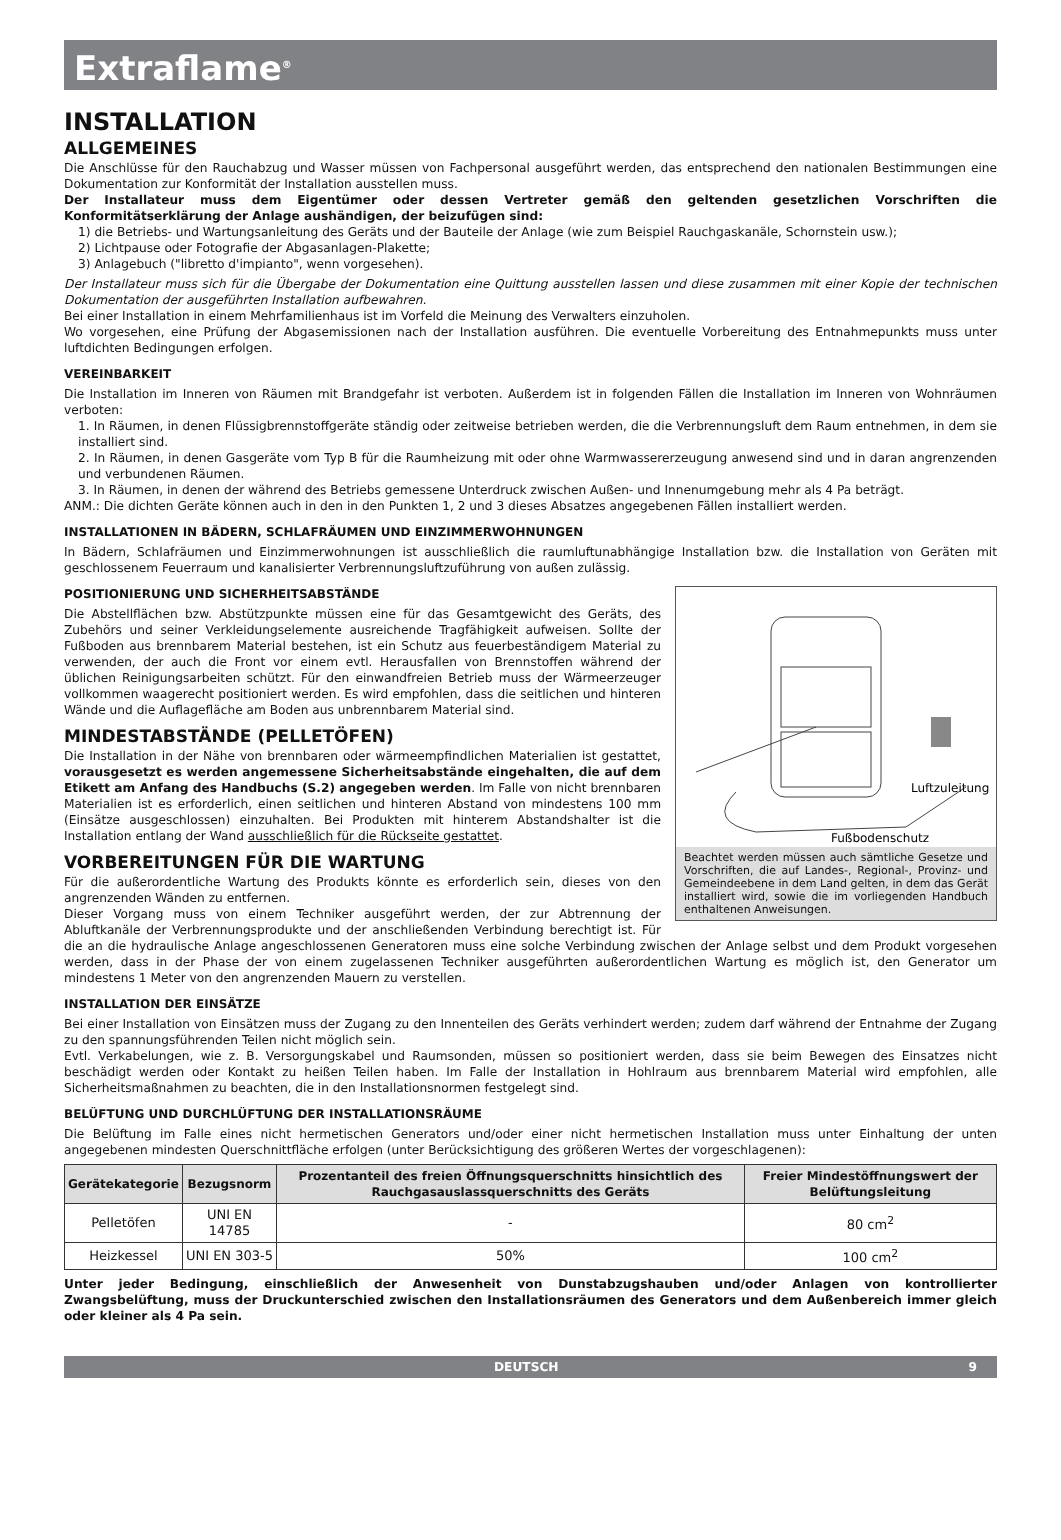Extraflame<sup>®</sup>
INSTALLATION
ALLGEMEINES
Die Anschlüsse für den Rauchabzug und Wasser müssen von Fachpersonal ausgeführt werden, das entsprechend den nationalen Bestimmungen eine Dokumentation zur Konformität der Installation ausstellen muss.
Der Installateur muss dem Eigentümer oder dessen Vertreter gemäß den geltenden gesetzlichen Vorschriften die Konformitätserklärung der Anlage aushändigen, der beizufügen sind:
1) die Betriebs- und Wartungsanleitung des Geräts und der Bauteile der Anlage (wie zum Beispiel Rauchgaskanäle, Schornstein usw.);
2) Lichtpause oder Fotografie der Abgasanlagen-Plakette;
3) Anlagebuch ("libretto d'impianto", wenn vorgesehen).
Der Installateur muss sich für die Übergabe der Dokumentation eine Quittung ausstellen lassen und diese zusammen mit einer Kopie der technischen Dokumentation der ausgeführten Installation aufbewahren.
Bei einer Installation in einem Mehrfamilienhaus ist im Vorfeld die Meinung des Verwalters einzuholen.
Wo vorgesehen, eine Prüfung der Abgasemissionen nach der Installation ausführen. Die eventuelle Vorbereitung des Entnahmepunkts muss unter luftdichten Bedingungen erfolgen.
VEREINBARKEIT
Die Installation im Inneren von Räumen mit Brandgefahr ist verboten. Außerdem ist in folgenden Fällen die Installation im Inneren von Wohnräumen verboten:
1. In Räumen, in denen Flüssigbrennstoffgeräte ständig oder zeitweise betrieben werden, die die Verbrennungsluft dem Raum entnehmen, in dem sie installiert sind.
2. In Räumen, in denen Gasgeräte vom Typ B für die Raumheizung mit oder ohne Warmwassererzeugung anwesend sind und in daran angrenzenden und verbundenen Räumen.
3. In Räumen, in denen der während des Betriebs gemessene Unterdruck zwischen Außen- und Innenumgebung mehr als 4 Pa beträgt.
ANM.: Die dichten Geräte können auch in den in den Punkten 1, 2 und 3 dieses Absatzes angegebenen Fällen installiert werden.
INSTALLATIONEN IN BÄDERN, SCHLAFRÄUMEN UND EINZIMMERWOHNUNGEN
In Bädern, Schlafräumen und Einzimmerwohnungen ist ausschließlich die raumluftunabhängige Installation bzw. die Installation von Geräten mit geschlossenem Feuerraum und kanalisierter Verbrennungsluftzuführung von außen zulässig.
Luftzuleitung
Fußbodenschutz
Beachtet werden müssen auch sämtliche Gesetze und Vorschriften, die auf Landes-, Regional-, Provinz- und Gemeindeebene in dem Land gelten, in dem das Gerät installiert wird, sowie die im vorliegenden Handbuch enthaltenen Anweisungen.
POSITIONIERUNG UND SICHERHEITSABSTÄNDE
Die Abstellflächen bzw. Abstützpunkte müssen eine für das Gesamtgewicht des Geräts, des Zubehörs und seiner Verkleidungselemente ausreichende Tragfähigkeit aufweisen. Sollte der Fußboden aus brennbarem Material bestehen, ist ein Schutz aus feuerbeständigem Material zu verwenden, der auch die Front vor einem evtl. Herausfallen von Brennstoffen während der üblichen Reinigungsarbeiten schützt. Für den einwandfreien Betrieb muss der Wärmeerzeuger vollkommen waagerecht positioniert werden. Es wird empfohlen, dass die seitlichen und hinteren Wände und die Auflagefläche am Boden aus unbrennbarem Material sind.
MINDESTABSTÄNDE (PELLETÖFEN)
Die Installation in der Nähe von brennbaren oder wärmeempfindlichen Materialien ist gestattet, vorausgesetzt es werden angemessene Sicherheitsabstände eingehalten, die auf dem Etikett am Anfang des Handbuchs (S.2) angegeben werden. Im Falle von nicht brennbaren Materialien ist es erforderlich, einen seitlichen und hinteren Abstand von mindestens 100 mm (Einsätze ausgeschlossen) einzuhalten. Bei Produkten mit hinterem Abstandshalter ist die Installation entlang der Wand ausschließlich für die Rückseite gestattet.
VORBEREITUNGEN FÜR DIE WARTUNG
Für die außerordentliche Wartung des Produkts könnte es erforderlich sein, dieses von den angrenzenden Wänden zu entfernen.
Dieser Vorgang muss von einem Techniker ausgeführt werden, der zur Abtrennung der Abluftkanäle der Verbrennungsprodukte und der anschließenden Verbindung berechtigt ist. Für die an die hydraulische Anlage angeschlossenen Generatoren muss eine solche Verbindung zwischen der Anlage selbst und dem Produkt vorgesehen werden, dass in der Phase der von einem zugelassenen Techniker ausgeführten außerordentlichen Wartung es möglich ist, den Generator um mindestens 1 Meter von den angrenzenden Mauern zu verstellen.
INSTALLATION DER EINSÄTZE
Bei einer Installation von Einsätzen muss der Zugang zu den Innenteilen des Geräts verhindert werden; zudem darf während der Entnahme der Zugang zu den spannungsführenden Teilen nicht möglich sein.
Evtl. Verkabelungen, wie z. B. Versorgungskabel und Raumsonden, müssen so positioniert werden, dass sie beim Bewegen des Einsatzes nicht beschädigt werden oder Kontakt zu heißen Teilen haben. Im Falle der Installation in Hohlraum aus brennbarem Material wird empfohlen, alle Sicherheitsmaßnahmen zu beachten, die in den Installationsnormen festgelegt sind.
BELÜFTUNG UND DURCHLÜFTUNG DER INSTALLATIONSRÄUME
Die Belüftung im Falle eines nicht hermetischen Generators und/oder einer nicht hermetischen Installation muss unter Einhaltung der unten angegebenen mindesten Querschnittfläche erfolgen (unter Berücksichtigung des größeren Wertes der vorgeschlagenen):
| Gerätekategorie | Bezugsnorm | Prozentanteil des freien Öffnungsquerschnitts hinsichtlich des Rauchgasauslassquerschnitts des Geräts | Freier Mindestöffnungswert der Belüftungsleitung |
| --- | --- | --- | --- |
| Pelletöfen | UNI EN 14785 | - | 80 cm<sup>2</sup> |
| Heizkessel | UNI EN 303-5 | 50% | 100 cm<sup>2</sup> |
Unter jeder Bedingung, einschließlich der Anwesenheit von Dunstabzugshauben und/oder Anlagen von kontrollierter Zwangsbelüftung, muss der Druckunterschied zwischen den Installationsräumen des Generators und dem Außenbereich immer gleich oder kleiner als 4 Pa sein.
DEUTSCH 9